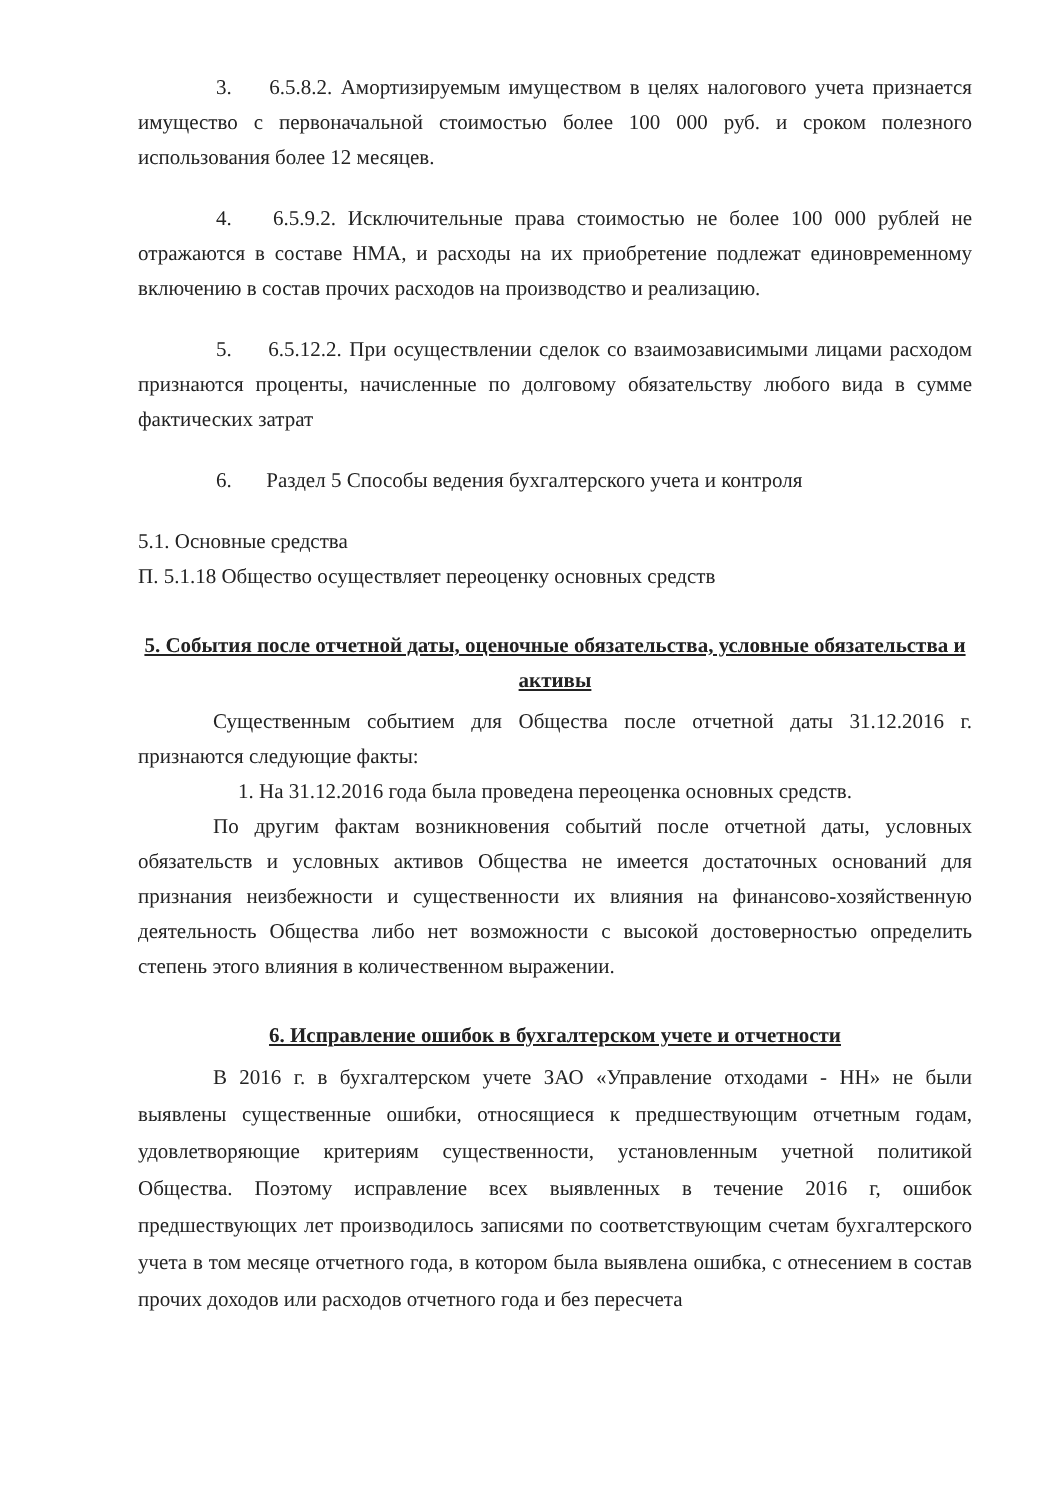3. 6.5.8.2. Амортизируемым имуществом в целях налогового учета признается имущество с первоначальной стоимостью более 100 000 руб. и сроком полезного использования более 12 месяцев.
4. 6.5.9.2. Исключительные права стоимостью не более 100 000 рублей не отражаются в составе НМА, и расходы на их приобретение подлежат единовременному включению в состав прочих расходов на производство и реализацию.
5. 6.5.12.2. При осуществлении сделок со взаимозависимыми лицами расходом признаются проценты, начисленные по долговому обязательству любого вида в сумме фактических затрат
6. Раздел 5 Способы ведения бухгалтерского учета и контроля
5.1. Основные средства
П. 5.1.18 Общество осуществляет переоценку основных средств
5. События после отчетной даты, оценочные обязательства, условные обязательства и активы
Существенным событием для Общества после отчетной даты 31.12.2016 г. признаются следующие факты:
1. На 31.12.2016 года была проведена переоценка основных средств.
По другим фактам возникновения событий после отчетной даты, условных обязательств и условных активов Общества не имеется достаточных оснований для признания неизбежности и существенности их влияния на финансово-хозяйственную деятельность Общества либо нет возможности с высокой достоверностью определить степень этого влияния в количественном выражении.
6. Исправление ошибок в бухгалтерском учете и отчетности
В 2016 г. в бухгалтерском учете ЗАО «Управление отходами - НН» не были выявлены существенные ошибки, относящиеся к предшествующим отчетным годам, удовлетворяющие критериям существенности, установленным учетной политикой Общества. Поэтому исправление всех выявленных в течение 2016 г, ошибок предшествующих лет производилось записями по соответствующим счетам бухгалтерского учета в том месяце отчетного года, в котором была выявлена ошибка, с отнесением в состав прочих доходов или расходов отчетного года и без пересчета